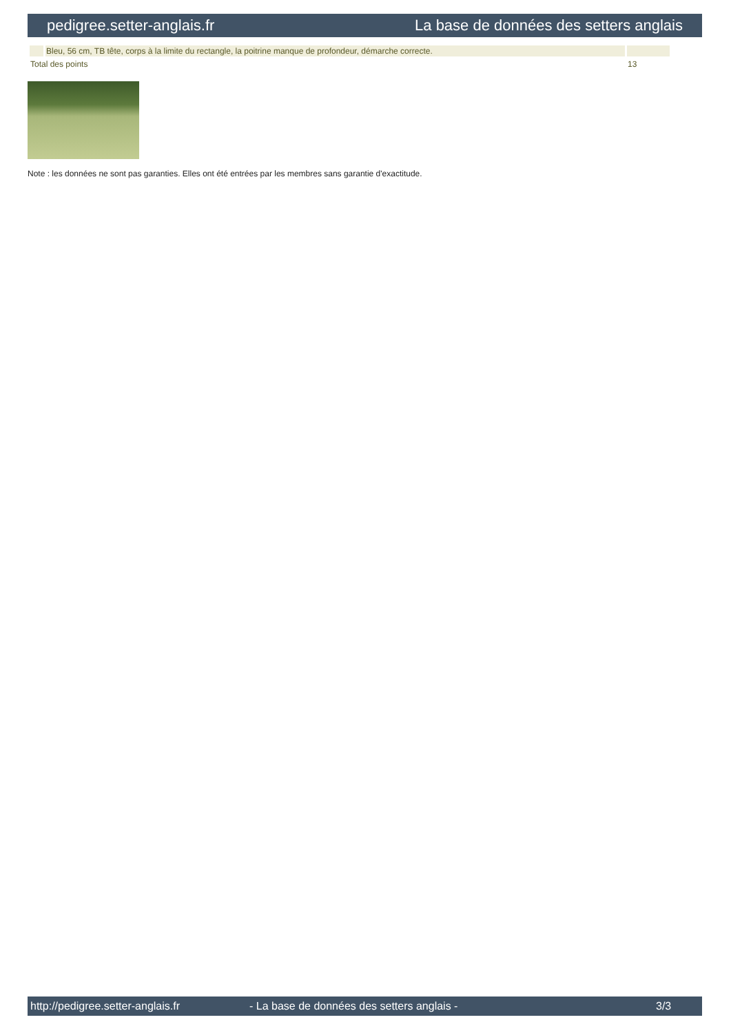pedigree.setter-anglais.fr La base de données des setters anglais
| | Bleu, 56 cm, TB tête, corps à la limite du rectangle, la poitrine manque de profondeur, démarche correcte. | |
| Total des points | | 13 |
Note : les données ne sont pas garanties. Elles ont été entrées par les membres sans garantie d'exactitude.
http://pedigree.setter-anglais.fr - La base de données des setters anglais - 3/3